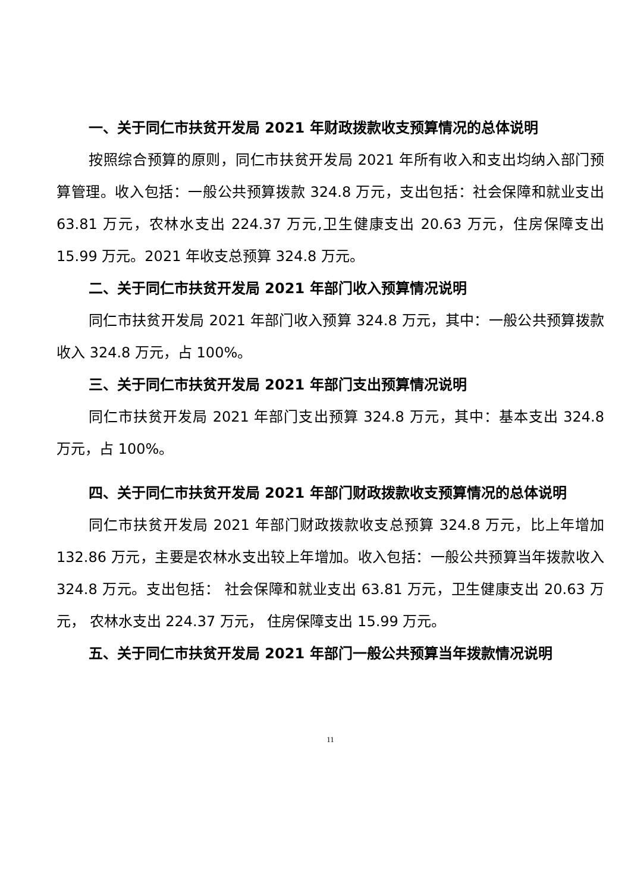一、关于同仁市扶贫开发局 2021 年财政拨款收支预算情况的总体说明
按照综合预算的原则，同仁市扶贫开发局 2021 年所有收入和支出均纳入部门预算管理。收入包括：一般公共预算拨款 324.8 万元，支出包括：社会保障和就业支出 63.81 万元，农林水支出 224.37 万元,卫生健康支出 20.63 万元，住房保障支出 15.99 万元。2021 年收支总预算 324.8 万元。
二、关于同仁市扶贫开发局 2021 年部门收入预算情况说明
同仁市扶贫开发局 2021 年部门收入预算 324.8 万元，其中：一般公共预算拨款收入 324.8 万元，占 100%。
三、关于同仁市扶贫开发局 2021 年部门支出预算情况说明
同仁市扶贫开发局 2021 年部门支出预算 324.8 万元，其中：基本支出 324.8 万元，占 100%。
四、关于同仁市扶贫开发局 2021 年部门财政拨款收支预算情况的总体说明
同仁市扶贫开发局 2021 年部门财政拨款收支总预算 324.8 万元，比上年增加 132.86 万元，主要是农林水支出较上年增加。收入包括：一般公共预算当年拨款收入 324.8 万元。支出包括： 社会保障和就业支出 63.81 万元，卫生健康支出 20.63 万元， 农林水支出 224.37 万元， 住房保障支出 15.99 万元。
五、关于同仁市扶贫开发局 2021 年部门一般公共预算当年拨款情况说明
11